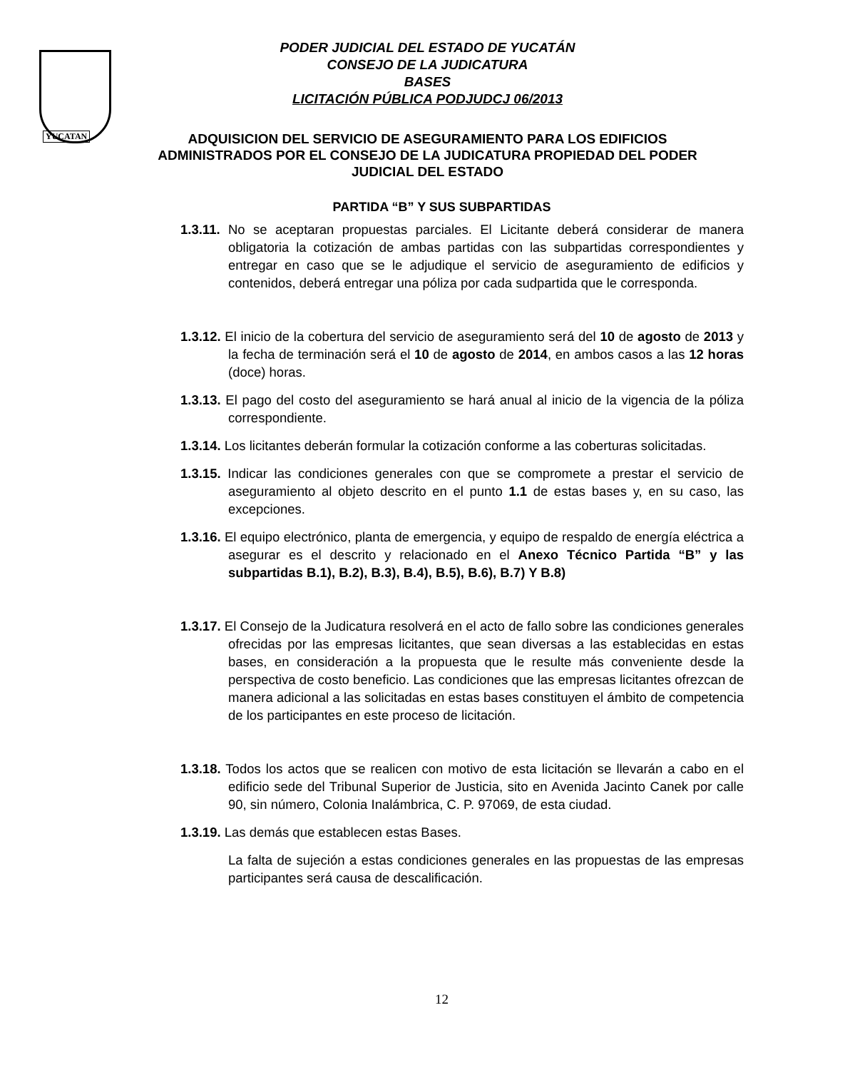YUCATAN
PODER JUDICIAL DEL ESTADO DE YUCATÁN
CONSEJO DE LA JUDICATURA
BASES
LICITACIÓN PÚBLICA PODJUDCJ 06/2013
ADQUISICION DEL SERVICIO DE ASEGURAMIENTO PARA LOS EDIFICIOS
ADMINISTRADOS POR EL CONSEJO DE LA JUDICATURA PROPIEDAD DEL PODER
JUDICIAL DEL ESTADO
PARTIDA “B” Y SUS SUBPARTIDAS
1.3.11. No se aceptaran propuestas parciales. El Licitante deberá considerar de manera obligatoria la cotización de ambas partidas con las subpartidas correspondientes y entregar en caso que se le adjudique el servicio de aseguramiento de edificios y contenidos, deberá entregar una póliza por cada sudpartida que le corresponda.
1.3.12. El inicio de la cobertura del servicio de aseguramiento será del 10 de agosto de 2013 y la fecha de terminación será el 10 de agosto de 2014, en ambos casos a las 12 horas (doce) horas.
1.3.13. El pago del costo del aseguramiento se hará anual al inicio de la vigencia de la póliza correspondiente.
1.3.14. Los licitantes deberán formular la cotización conforme a las coberturas solicitadas.
1.3.15. Indicar las condiciones generales con que se compromete a prestar el servicio de aseguramiento al objeto descrito en el punto 1.1 de estas bases y, en su caso, las excepciones.
1.3.16. El equipo electrónico, planta de emergencia, y equipo de respaldo de energía eléctrica a asegurar es el descrito y relacionado en el Anexo Técnico Partida “B” y las subpartidas B.1), B.2), B.3), B.4), B.5), B.6), B.7) Y B.8)
1.3.17. El Consejo de la Judicatura resolverá en el acto de fallo sobre las condiciones generales ofrecidas por las empresas licitantes, que sean diversas a las establecidas en estas bases, en consideración a la propuesta que le resulte más conveniente desde la perspectiva de costo beneficio. Las condiciones que las empresas licitantes ofrezcan de manera adicional a las solicitadas en estas bases constituyen el ámbito de competencia de los participantes en este proceso de licitación.
1.3.18. Todos los actos que se realicen con motivo de esta licitación se llevarán a cabo en el edificio sede del Tribunal Superior de Justicia, sito en Avenida Jacinto Canek por calle 90, sin número, Colonia Inalámbrica, C. P. 97069, de esta ciudad.
1.3.19. Las demás que establecen estas Bases.
La falta de sujeción a estas condiciones generales en las propuestas de las empresas participantes será causa de descalificación.
12